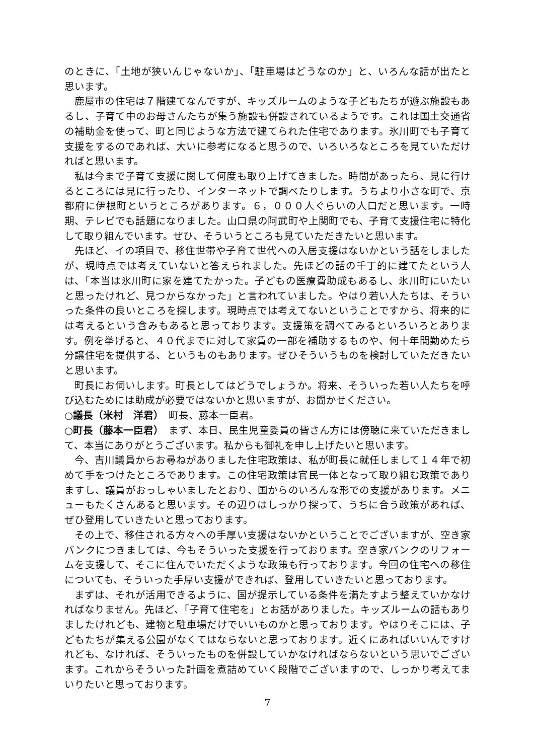のときに、「土地が狭いんじゃないか」、「駐車場はどうなのか」と、いろんな話が出たと思います。
鹿屋市の住宅は７階建てなんですが、キッズルームのような子どもたちが遊ぶ施設もあるし、子育て中のお母さんたちが集う施設も併設されているようです。これは国土交通省の補助金を使って、町と同じような方法で建てられた住宅であります。氷川町でも子育て支援をするのであれば、大いに参考になると思うので、いろいろなところを見ていただければと思います。
私は今まで子育て支援に関して何度も取り上げてきました。時間があったら、見に行けるところには見に行ったり、インターネットで調べたりします。うちより小さな町で、京都府に伊根町というところがあります。６，０００人ぐらいの人口だと思います。一時期、テレビでも話題になりました。山口県の阿武町や上関町でも、子育て支援住宅に特化して取り組んでいます。ぜひ、そういうところも見ていただきたいと思います。
先ほど、イの項目で、移住世帯や子育て世代への入居支援はないかという話をしましたが、現時点では考えていないと答えられました。先ほどの話の千丁的に建てたという人は、「本当は氷川町に家を建てたかった。子どもの医療費助成もあるし、氷川町にいたいと思ったけれど、見つからなかった」と言われていました。やはり若い人たちは、そういった条件の良いところを探します。現時点では考えてないということですから、将来的には考えるという含みもあると思っております。支援策を調べてみるといろいろとあります。例を挙げると、４０代までに対して家賃の一部を補助するものや、何十年間勤めたら分譲住宅を提供する、というものもあります。ぜひそういうものを検討していただきたいと思います。
町長にお伺いします。町長としてはどうでしょうか。将来、そういった若い人たちを呼び込むためには助成が必要ではないかと思いますが、お聞かせください。
○議長（米村　洋君）　町長、藤本一臣君。
○町長（藤本一臣君）　まず、本日、民生児童委員の皆さん方には傍聴に来ていただきまして、本当にありがとうございます。私からも御礼を申し上げたいと思います。
今、吉川議員からお尋ねがありました住宅政策は、私が町長に就任しまして１４年で初めて手をつけたところであります。この住宅政策は官民一体となって取り組む政策でありますし、議員がおっしゃいましたとおり、国からのいろんな形での支援があります。メニューもたくさんあると思います。その辺りはしっかり探って、うちに合う政策があれば、ぜひ登用していきたいと思っております。
その上で、移住される方々への手厚い支援はないかということでございますが、空き家バンクにつきましては、今もそういった支援を行っております。空き家バンクのリフォームを支援して、そこに住んでいただくような政策も行っております。今回の住宅への移住についても、そういった手厚い支援ができれば、登用していきたいと思っております。
まずは、それが活用できるように、国が提示している条件を満たすよう整えていかなければなりません。先ほど、「子育て住宅を」とお話がありました。キッズルームの話もありましたけれども、建物と駐車場だけでいいものかと思っております。やはりそこには、子どもたちが集える公園がなくてはならないと思っております。近くにあればいいんですけれども、なければ、そういったものを併設していかなければならないという思いでございます。これからそういった計画を煮詰めていく段階でございますので、しっかり考えてまいりたいと思っております。
7